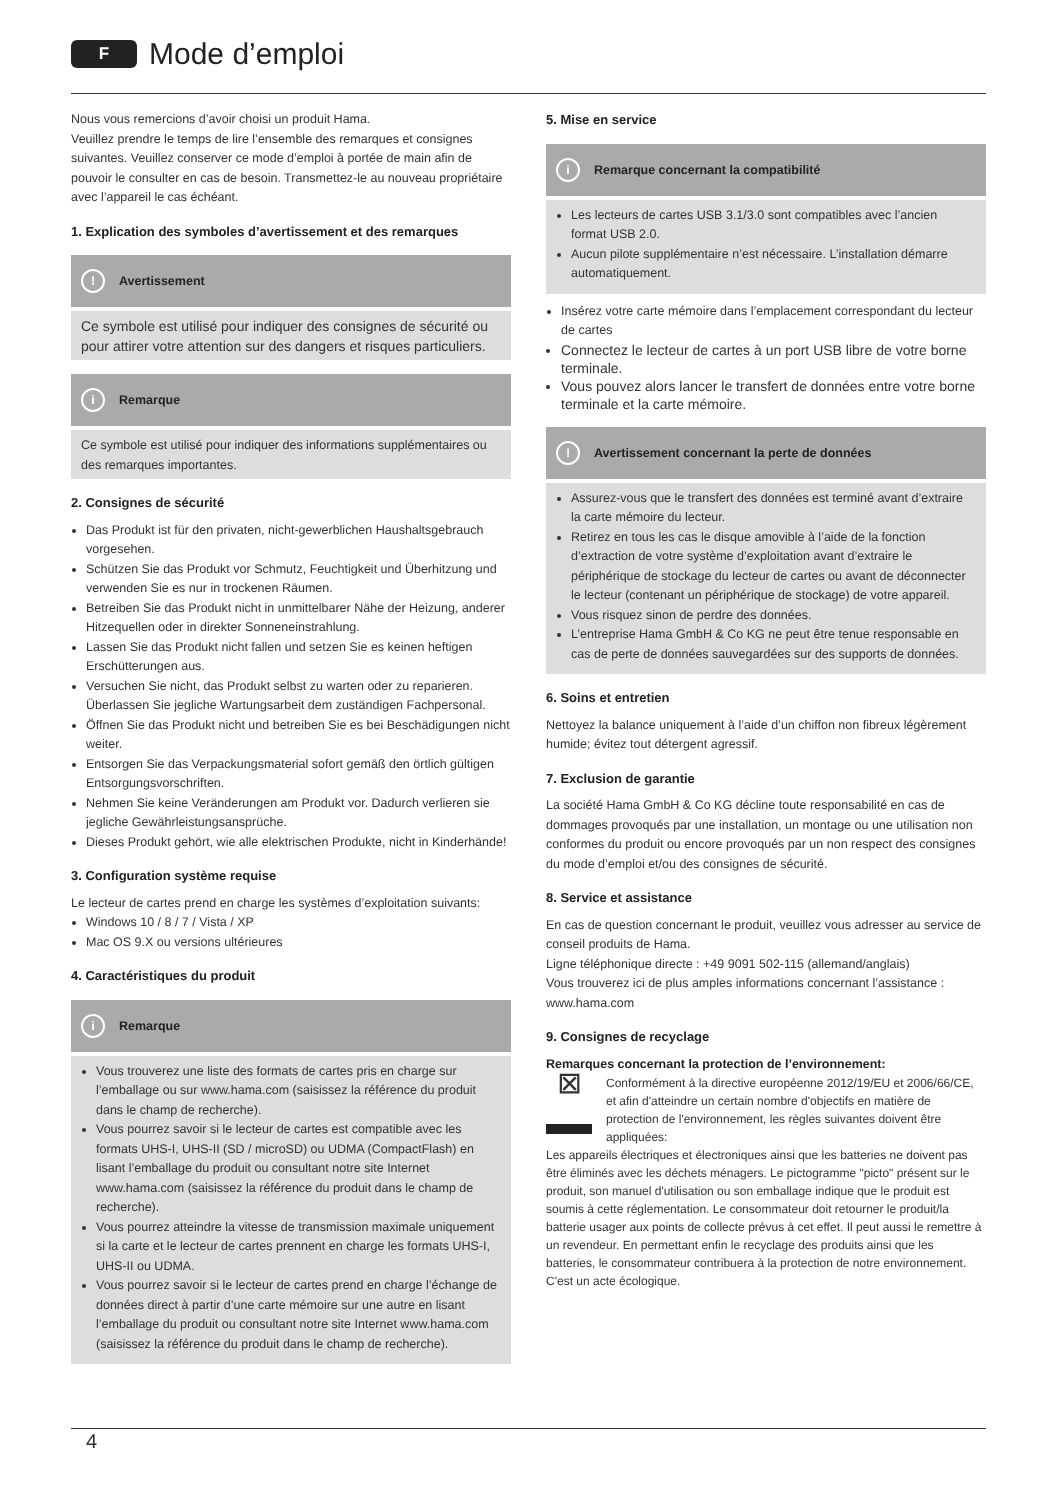F
Mode d’emploi
Nous vous remercions d’avoir choisi un produit Hama.
Veuillez prendre le temps de lire l’ensemble des remarques et consignes suivantes. Veuillez conserver ce mode d’emploi à portée de main afin de pouvoir le consulter en cas de besoin. Transmettez-le au nouveau propriétaire avec l’appareil le cas échéant.
1. Explication des symboles d’avertissement et des remarques
! Avertissement
Ce symbole est utilisé pour indiquer des consignes de sécurité ou pour attirer votre attention sur des dangers et risques particuliers.
i Remarque
Ce symbole est utilisé pour indiquer des informations supplémentaires ou des remarques importantes.
2. Consignes de sécurité
Das Produkt ist für den privaten, nicht-gewerblichen Haushaltsgebrauch vorgesehen.
Schützen Sie das Produkt vor Schmutz, Feuchtigkeit und Überhitzung und verwenden Sie es nur in trockenen Räumen.
Betreiben Sie das Produkt nicht in unmittelbarer Nähe der Heizung, anderer Hitzequellen oder in direkter Sonneneinstrahlung.
Lassen Sie das Produkt nicht fallen und setzen Sie es keinen heftigen Erschütterungen aus.
Versuchen Sie nicht, das Produkt selbst zu warten oder zu reparieren. Überlassen Sie jegliche Wartungsarbeit dem zuständigen Fachpersonal.
Öffnen Sie das Produkt nicht und betreiben Sie es bei Beschädigungen nicht weiter.
Entsorgen Sie das Verpackungsmaterial sofort gemäß den örtlich gültigen Entsorgungsvorschriften.
Nehmen Sie keine Veränderungen am Produkt vor. Dadurch verlieren sie jegliche Gewährleistungsansprüche.
Dieses Produkt gehört, wie alle elektrischen Produkte, nicht in Kinderhände!
3. Configuration système requise
Le lecteur de cartes prend en charge les systèmes d’exploitation suivants:
Windows 10 / 8 / 7 / Vista / XP
Mac OS 9.X ou versions ultérieures
4. Caractéristiques du produit
i Remarque
Vous trouverez une liste des formats de cartes pris en charge sur l’emballage ou sur www.hama.com (saisissez la référence du produit dans le champ de recherche).
Vous pourrez savoir si le lecteur de cartes est compatible avec les formats UHS-I, UHS-II (SD / microSD) ou UDMA (CompactFlash) en lisant l’emballage du produit ou consultant notre site Internet www.hama.com (saisissez la référence du produit dans le champ de recherche).
Vous pourrez atteindre la vitesse de transmission maximale uniquement si la carte et le lecteur de cartes prennent en charge les formats UHS-I, UHS-II ou UDMA.
Vous pourrez savoir si le lecteur de cartes prend en charge l’échange de données direct à partir d’une carte mémoire sur une autre en lisant l’emballage du produit ou consultant notre site Internet www.hama.com (saisissez la référence du produit dans le champ de recherche).
5. Mise en service
i Remarque concernant la compatibilité
Les lecteurs de cartes USB 3.1/3.0 sont compatibles avec l’ancien format USB 2.0.
Aucun pilote supplémentaire n’est nécessaire. L’installation démarre automatiquement.
Insérez votre carte mémoire dans l’emplacement correspondant du lecteur de cartes
Connectez le lecteur de cartes à un port USB libre de votre borne terminale.
Vous pouvez alors lancer le transfert de données entre votre borne terminale et la carte mémoire.
! Avertissement concernant la perte de données
Assurez-vous que le transfert des données est terminé avant d’extraire la carte mémoire du lecteur.
Retirez en tous les cas le disque amovible à l’aide de la fonction d’extraction de votre système d’exploitation avant d’extraire le périphérique de stockage du lecteur de cartes ou avant de déconnecter le lecteur (contenant un périphérique de stockage) de votre appareil.
Vous risquez sinon de perdre des données.
L’entreprise Hama GmbH & Co KG ne peut être tenue responsable en cas de perte de données sauvegardées sur des supports de données.
6. Soins et entretien
Nettoyez la balance uniquement à l’aide d’un chiffon non fibreux légèrement humide; évitez tout détergent agressif.
7. Exclusion de garantie
La société Hama GmbH & Co KG décline toute responsabilité en cas de dommages provoqués par une installation, un montage ou une utilisation non conformes du produit ou encore provoqués par un non respect des consignes du mode d’emploi et/ou des consignes de sécurité.
8. Service et assistance
En cas de question concernant le produit, veuillez vous adresser au service de conseil produits de Hama.
Ligne téléphonique directe : +49 9091 502-115 (allemand/anglais)
Vous trouverez ici de plus amples informations concernant l’assistance : www.hama.com
9. Consignes de recyclage
Remarques concernant la protection de l’environnement:
⊠ Conformément à la directive européenne 2012/19/EU et 2006/66/CE, et afin d'atteindre un certain nombre d'objectifs en matière de protection de l'environnement, les règles suivantes doivent être appliquées:
Les appareils électriques et électroniques ainsi que les batteries ne doivent pas être éliminés avec les déchets ménagers. Le pictogramme "picto" présent sur le produit, son manuel d'utilisation ou son emballage indique que le produit est soumis à cette réglementation. Le consommateur doit retourner le produit/la batterie usager aux points de collecte prévus à cet effet. Il peut aussi le remettre à un revendeur. En permettant enfin le recyclage des produits ainsi que les batteries, le consommateur contribuera à la protection de notre environnement. C'est un acte écologique.
4